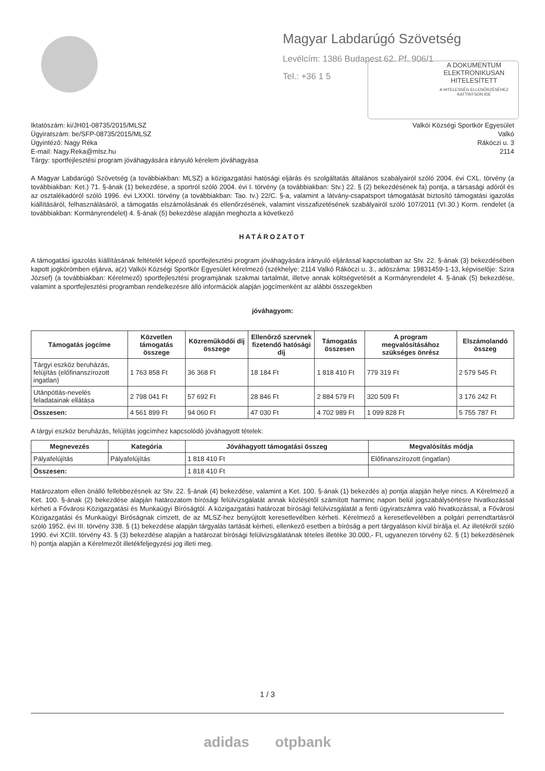Magyar Labdarúgó Szövetség
Levélcím: 1386 Budapest 62. Pf. 906/1
Tel.: +36 1 5
A DOKUMENTUM
ELEKTRONIKUSAN
HITELESÍTETT
A HITELESSÉG ELLENŐRZÉSÉHEZ
KATTINTSON IDE
Iktatószám: ki/JH01-08735/2015/MLSZ
Ügyiratszám: be/SFP-08735/2015/MLSZ
Ügyintéző: Nagy Réka
E-mail: Nagy.Reka@mlsz.hu
Tárgy: sportfejlesztési program jóváhagyására irányuló kérelem jóváhagyása
Valkói Községi Sportkör Egyesület
Valkó
Rákóczi u. 3
2114
A Magyar Labdarúgó Szövetség (a továbbiakban: MLSZ) a közigazgatási hatósági eljárás és szolgáltatás általános szabályairól szóló 2004. évi CXL. törvény (a továbbiakban: Ket.) 71. §-ának (1) bekezdése, a sportról szóló 2004. évi I. törvény (a továbbiakban: Stv.) 22. § (2) bekezdésének fa) pontja, a társasági adóról és az osztalékadóról szóló 1996. évi LXXXI. törvény (a továbbiakban: Tao. tv.) 22/C. §-a, valamint a látvány-csapatsport támogatását biztosító támogatási igazolás kiállításáról, felhasználásáról, a támogatás elszámolásának és ellenőrzésének, valamint visszafizetésének szabályairól szóló 107/2011 (VI.30.) Korm. rendelet (a továbbiakban: Kormányrendelet) 4. §-ának (5) bekezdése alapján meghozta a következő
HATÁROZATOT
A támogatási igazolás kiállításának feltételét képező sportfejlesztési program jóváhagyására irányuló eljárással kapcsolatban az Stv. 22. §-ának (3) bekezdésében kapott jogkörömben eljárva, a(z) Valkói Községi Sportkör Egyesület kérelmező (székhelye: 2114 Valkó Rákóczi u. 3., adószáma: 19831459-1-13, képviselője: Szira József) (a továbbiakban: Kérelmező) sportfejlesztési programjának szakmai tartalmát, illetve annak költségvetését a Kormányrendelet 4. §-ának (5) bekezdése, valamint a sportfejlesztési programban rendelkezésre álló információk alapján jogcímenként az alábbi összegekben
jóváhagyom:
| Támogatás jogcíme | Közvetlen támogatás összege | Közreműködői díj összege | Ellenőrző szervnek fizetendő hatósági díj | Támogatás összesen | A program megvalósításához szükséges önrész | Elszámolandó összeg |
| --- | --- | --- | --- | --- | --- | --- |
| Tárgyi eszköz beruházás, felújítás (előfinanszírozott ingatlan) | 1 763 858 Ft | 36 368 Ft | 18 184 Ft | 1 818 410 Ft | 779 319 Ft | 2 579 545 Ft |
| Utánpótlás-nevelés feladatainak ellátása | 2 798 041 Ft | 57 692 Ft | 28 846 Ft | 2 884 579 Ft | 320 509 Ft | 3 176 242 Ft |
| Összesen: | 4 561 899 Ft | 94 060 Ft | 47 030 Ft | 4 702 989 Ft | 1 099 828 Ft | 5 755 787 Ft |
A tárgyi eszköz beruházás, felújítás jogcímhez kapcsolódó jóváhagyott tételek:
| Megnevezés | Kategória | Jóváhagyott támogatási összeg | Megvalósítás módja |
| --- | --- | --- | --- |
| Pályafelújítás | Pályafelújítás | 1 818 410 Ft | Előfinanszírozott (ingatlan) |
| Összesen: | | 1 818 410 Ft | |
Határozatom ellen önálló fellebbezésnek az Stv. 22. §-ának (4) bekezdése, valamint a Ket. 100. §-ának (1) bekezdés a) pontja alapján helye nincs. A Kérelmező a Ket. 100. §-ának (2) bekezdése alapján határozatom bírósági felülvizsgálatát annak közlésétől számított harminc napon belül jogszabálysértésre hivatkozással kérheti a Fővárosi Közigazgatási és Munkaügyi Bíróságtól. A közigazgatási határozat bírósági felülvizsgálatát a fenti ügyiratszámra való hivatkozással, a Fővárosi Közigazgatási és Munkaügyi Bíróságnak címzett, de az MLSZ-hez benyújtott keresetlevélben kérheti. Kérelmező a keresetlevelében a polgári perrendtartásról szóló 1952. évi III. törvény 338. § (1) bekezdése alapján tárgyalás tartását kérheti, ellenkező esetben a bíróság a pert tárgyaláson kívül bírálja el. Az illetékről szóló 1990. évi XCIII. törvény 43. § (3) bekezdése alapján a határozat bírósági felülvizsgálatának tételes illetéke 30.000,- Ft, ugyanezen törvény 62. § (1) bekezdésének h) pontja alapján a Kérelmezőt illetékfeljegyzési jog illeti meg.
1 / 3
adidas otpbank